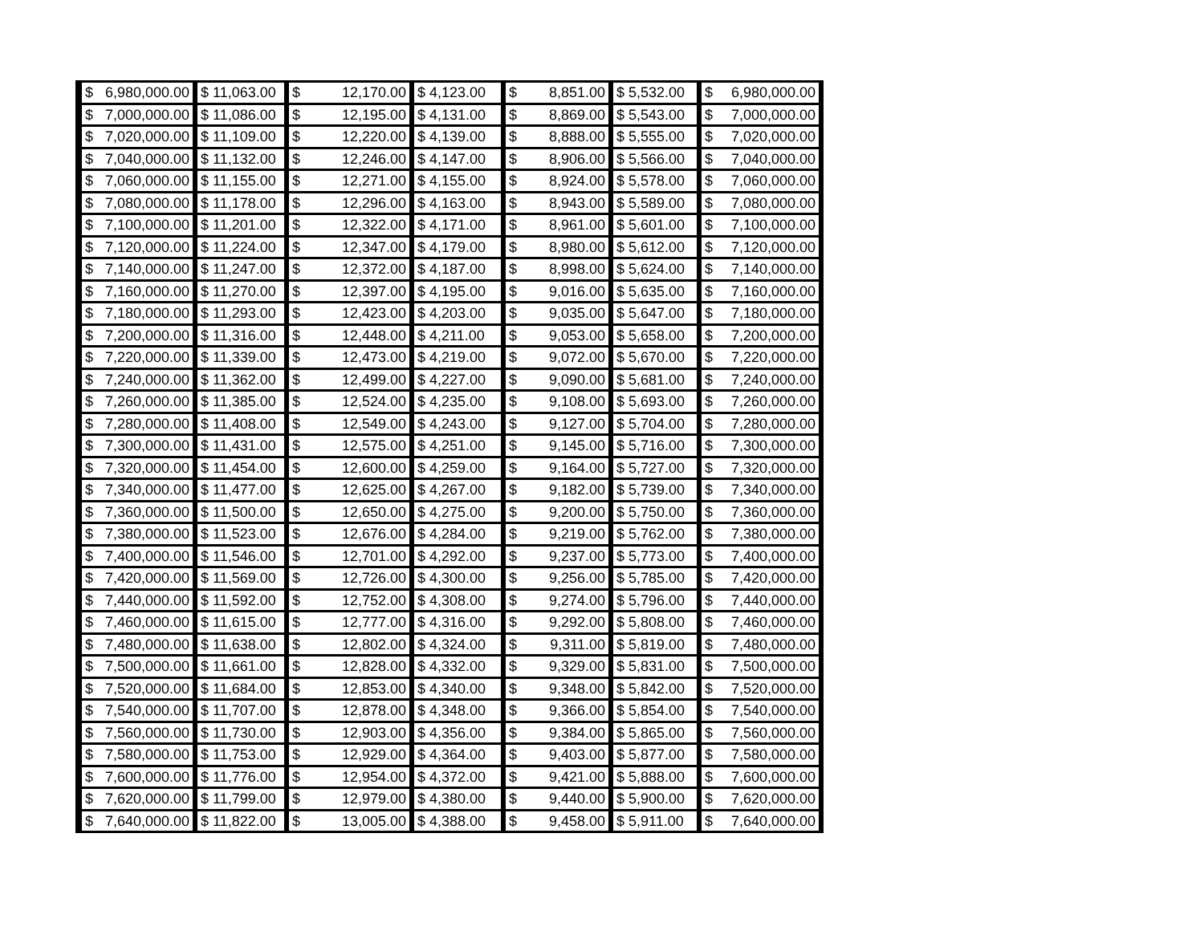| $ 6,980,000.00 | $ 11,063.00 | $ 12,170.00 | $ 4,123.00 | $ 8,851.00 | $ 5,532.00 | $ 6,980,000.00 |
| $ 7,000,000.00 | $ 11,086.00 | $ 12,195.00 | $ 4,131.00 | $ 8,869.00 | $ 5,543.00 | $ 7,000,000.00 |
| $ 7,020,000.00 | $ 11,109.00 | $ 12,220.00 | $ 4,139.00 | $ 8,888.00 | $ 5,555.00 | $ 7,020,000.00 |
| $ 7,040,000.00 | $ 11,132.00 | $ 12,246.00 | $ 4,147.00 | $ 8,906.00 | $ 5,566.00 | $ 7,040,000.00 |
| $ 7,060,000.00 | $ 11,155.00 | $ 12,271.00 | $ 4,155.00 | $ 8,924.00 | $ 5,578.00 | $ 7,060,000.00 |
| $ 7,080,000.00 | $ 11,178.00 | $ 12,296.00 | $ 4,163.00 | $ 8,943.00 | $ 5,589.00 | $ 7,080,000.00 |
| $ 7,100,000.00 | $ 11,201.00 | $ 12,322.00 | $ 4,171.00 | $ 8,961.00 | $ 5,601.00 | $ 7,100,000.00 |
| $ 7,120,000.00 | $ 11,224.00 | $ 12,347.00 | $ 4,179.00 | $ 8,980.00 | $ 5,612.00 | $ 7,120,000.00 |
| $ 7,140,000.00 | $ 11,247.00 | $ 12,372.00 | $ 4,187.00 | $ 8,998.00 | $ 5,624.00 | $ 7,140,000.00 |
| $ 7,160,000.00 | $ 11,270.00 | $ 12,397.00 | $ 4,195.00 | $ 9,016.00 | $ 5,635.00 | $ 7,160,000.00 |
| $ 7,180,000.00 | $ 11,293.00 | $ 12,423.00 | $ 4,203.00 | $ 9,035.00 | $ 5,647.00 | $ 7,180,000.00 |
| $ 7,200,000.00 | $ 11,316.00 | $ 12,448.00 | $ 4,211.00 | $ 9,053.00 | $ 5,658.00 | $ 7,200,000.00 |
| $ 7,220,000.00 | $ 11,339.00 | $ 12,473.00 | $ 4,219.00 | $ 9,072.00 | $ 5,670.00 | $ 7,220,000.00 |
| $ 7,240,000.00 | $ 11,362.00 | $ 12,499.00 | $ 4,227.00 | $ 9,090.00 | $ 5,681.00 | $ 7,240,000.00 |
| $ 7,260,000.00 | $ 11,385.00 | $ 12,524.00 | $ 4,235.00 | $ 9,108.00 | $ 5,693.00 | $ 7,260,000.00 |
| $ 7,280,000.00 | $ 11,408.00 | $ 12,549.00 | $ 4,243.00 | $ 9,127.00 | $ 5,704.00 | $ 7,280,000.00 |
| $ 7,300,000.00 | $ 11,431.00 | $ 12,575.00 | $ 4,251.00 | $ 9,145.00 | $ 5,716.00 | $ 7,300,000.00 |
| $ 7,320,000.00 | $ 11,454.00 | $ 12,600.00 | $ 4,259.00 | $ 9,164.00 | $ 5,727.00 | $ 7,320,000.00 |
| $ 7,340,000.00 | $ 11,477.00 | $ 12,625.00 | $ 4,267.00 | $ 9,182.00 | $ 5,739.00 | $ 7,340,000.00 |
| $ 7,360,000.00 | $ 11,500.00 | $ 12,650.00 | $ 4,275.00 | $ 9,200.00 | $ 5,750.00 | $ 7,360,000.00 |
| $ 7,380,000.00 | $ 11,523.00 | $ 12,676.00 | $ 4,284.00 | $ 9,219.00 | $ 5,762.00 | $ 7,380,000.00 |
| $ 7,400,000.00 | $ 11,546.00 | $ 12,701.00 | $ 4,292.00 | $ 9,237.00 | $ 5,773.00 | $ 7,400,000.00 |
| $ 7,420,000.00 | $ 11,569.00 | $ 12,726.00 | $ 4,300.00 | $ 9,256.00 | $ 5,785.00 | $ 7,420,000.00 |
| $ 7,440,000.00 | $ 11,592.00 | $ 12,752.00 | $ 4,308.00 | $ 9,274.00 | $ 5,796.00 | $ 7,440,000.00 |
| $ 7,460,000.00 | $ 11,615.00 | $ 12,777.00 | $ 4,316.00 | $ 9,292.00 | $ 5,808.00 | $ 7,460,000.00 |
| $ 7,480,000.00 | $ 11,638.00 | $ 12,802.00 | $ 4,324.00 | $ 9,311.00 | $ 5,819.00 | $ 7,480,000.00 |
| $ 7,500,000.00 | $ 11,661.00 | $ 12,828.00 | $ 4,332.00 | $ 9,329.00 | $ 5,831.00 | $ 7,500,000.00 |
| $ 7,520,000.00 | $ 11,684.00 | $ 12,853.00 | $ 4,340.00 | $ 9,348.00 | $ 5,842.00 | $ 7,520,000.00 |
| $ 7,540,000.00 | $ 11,707.00 | $ 12,878.00 | $ 4,348.00 | $ 9,366.00 | $ 5,854.00 | $ 7,540,000.00 |
| $ 7,560,000.00 | $ 11,730.00 | $ 12,903.00 | $ 4,356.00 | $ 9,384.00 | $ 5,865.00 | $ 7,560,000.00 |
| $ 7,580,000.00 | $ 11,753.00 | $ 12,929.00 | $ 4,364.00 | $ 9,403.00 | $ 5,877.00 | $ 7,580,000.00 |
| $ 7,600,000.00 | $ 11,776.00 | $ 12,954.00 | $ 4,372.00 | $ 9,421.00 | $ 5,888.00 | $ 7,600,000.00 |
| $ 7,620,000.00 | $ 11,799.00 | $ 12,979.00 | $ 4,380.00 | $ 9,440.00 | $ 5,900.00 | $ 7,620,000.00 |
| $ 7,640,000.00 | $ 11,822.00 | $ 13,005.00 | $ 4,388.00 | $ 9,458.00 | $ 5,911.00 | $ 7,640,000.00 |